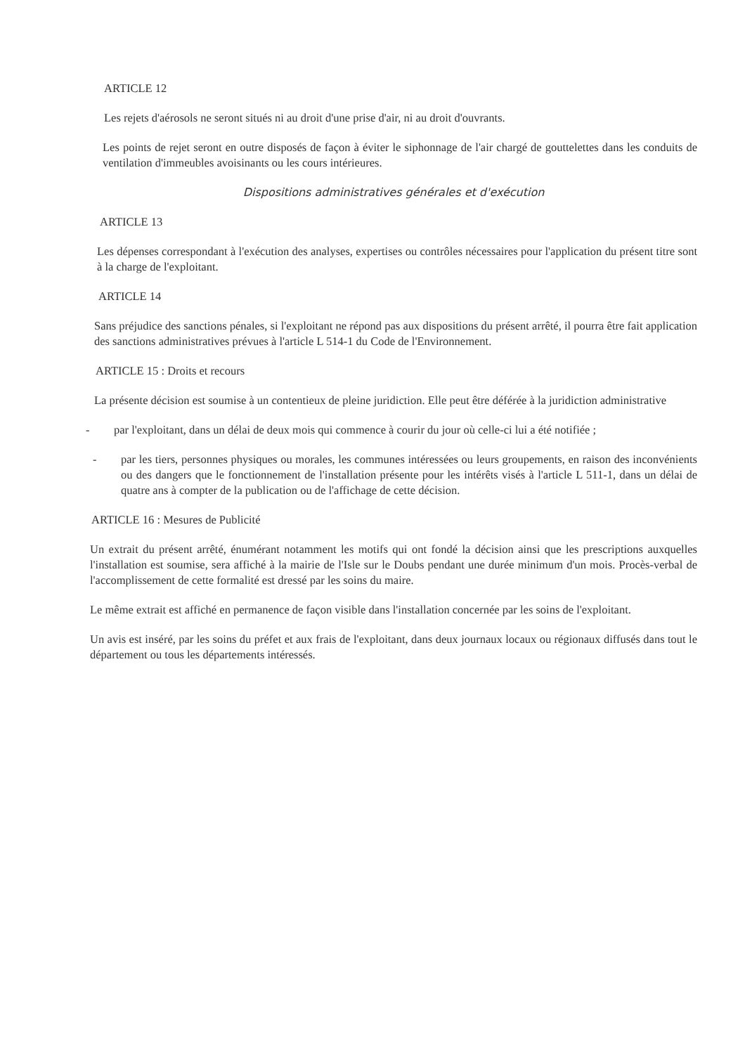ARTICLE 12
Les rejets d'aérosols ne seront situés ni au droit d'une prise d'air, ni au droit d'ouvrants.
Les points de rejet seront en outre disposés de façon à éviter le siphonnage de l'air chargé de gouttelettes dans les conduits de ventilation d'immeubles avoisinants ou les cours intérieures.
Dispositions administratives générales et d'exécution
ARTICLE 13
Les dépenses correspondant à l'exécution des analyses, expertises ou contrôles nécessaires pour l'application du présent titre sont à la charge de l'exploitant.
ARTICLE 14
Sans préjudice des sanctions pénales, si l'exploitant ne répond pas aux dispositions du présent arrêté, il pourra être fait application des sanctions administratives prévues à l'article L 514-1 du Code de l'Environnement.
ARTICLE 15 : Droits et recours
La présente décision est soumise à un contentieux de pleine juridiction. Elle peut être déférée à la juridiction administrative
- par l'exploitant, dans un délai de deux mois qui commence à courir du jour où celle-ci lui a été notifiée ;
- par les tiers, personnes physiques ou morales, les communes intéressées ou leurs groupements, en raison des inconvénients ou des dangers que le fonctionnement de l'installation présente pour les intérêts visés à l'article L 511-1, dans un délai de quatre ans à compter de la publication ou de l'affichage de cette décision.
ARTICLE 16 : Mesures de Publicité
Un extrait du présent arrêté, énumérant notamment les motifs qui ont fondé la décision ainsi que les prescriptions auxquelles l'installation est soumise, sera affiché à la mairie de l'Isle sur le Doubs pendant une durée minimum d'un mois. Procès-verbal de l'accomplissement de cette formalité est dressé par les soins du maire.
Le même extrait est affiché en permanence de façon visible dans l'installation concernée par les soins de l'exploitant.
Un avis est inséré, par les soins du préfet et aux frais de l'exploitant, dans deux journaux locaux ou régionaux diffusés dans tout le département ou tous les départements intéressés.